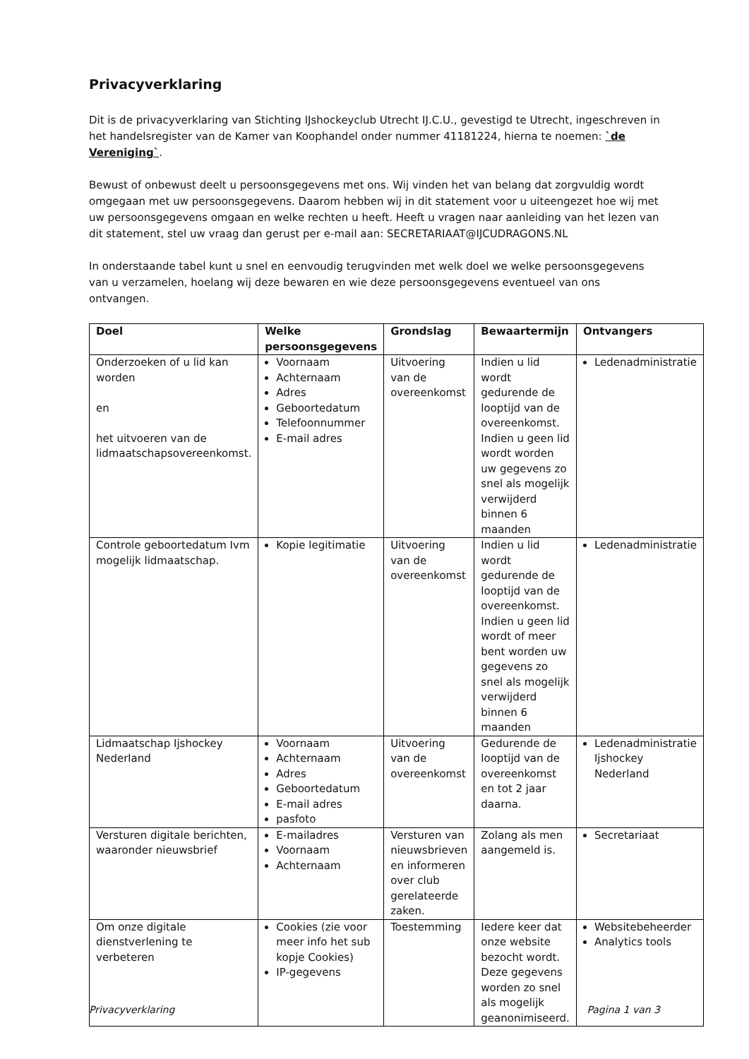Privacyverklaring
Dit is de privacyverklaring van Stichting IJshockeyclub Utrecht IJ.C.U., gevestigd te Utrecht, ingeschreven in het handelsregister van de Kamer van Koophandel onder nummer 41181224, hierna te noemen: `de Vereniging`.
Bewust of onbewust deelt u persoonsgegevens met ons. Wij vinden het van belang dat zorgvuldig wordt omgegaan met uw persoonsgegevens. Daarom hebben wij in dit statement voor u uiteengezet hoe wij met uw persoonsgegevens omgaan en welke rechten u heeft. Heeft u vragen naar aanleiding van het lezen van dit statement, stel uw vraag dan gerust per e-mail aan: SECRETARIAAT@IJCUDRAGONS.NL
In onderstaande tabel kunt u snel en eenvoudig terugvinden met welk doel we welke persoonsgegevens van u verzamelen, hoelang wij deze bewaren en wie deze persoonsgegevens eventueel van ons ontvangen.
| Doel | Welke persoonsgegevens | Grondslag | Bewaartermijn | Ontvangers |
| --- | --- | --- | --- | --- |
| Onderzoeken of u lid kan worden en het uitvoeren van de lidmaatschapsovereenkomst. | Voornaam Achternaam Adres Geboortedatum Telefoonnummer E-mail adres | Uitvoering van de overeenkomst | Indien u lid wordt gedurende de looptijd van de overeenkomst. Indien u geen lid wordt worden uw gegevens zo snel als mogelijk verwijderd binnen 6 maanden | Ledenadministratie |
| Controle geboortedatum Ivm mogelijk lidmaatschap. | Kopie legitimatie | Uitvoering van de overeenkomst | Indien u lid wordt gedurende de looptijd van de overeenkomst. Indien u geen lid wordt of meer bent worden uw gegevens zo snel als mogelijk verwijderd binnen 6 maanden | Ledenadministratie |
| Lidmaatschap Ijshockey Nederland | Voornaam Achternaam Adres Geboortedatum E-mail adres pasfoto | Uitvoering van de overeenkomst | Gedurende de looptijd van de overeenkomst en tot 2 jaar daarna. | Ledenadministratie Ijshockey Nederland |
| Versturen digitale berichten, waaronder nieuwsbrief | E-mailadres Voornaam Achternaam | Versturen van nieuwsbrieven en informeren over club gerelateerde zaken. | Zolang als men aangemeld is. | Secretariaat |
| Om onze digitale dienstverlening te verbeteren | Cookies (zie voor meer info het sub kopje Cookies) IP-gegevens | Toestemming | Iedere keer dat onze website bezocht wordt. Deze gegevens worden zo snel als mogelijk geanonimiseerd. | Websitebeheerder Analytics tools |
Privacyverklaring Pagina 1 van 3